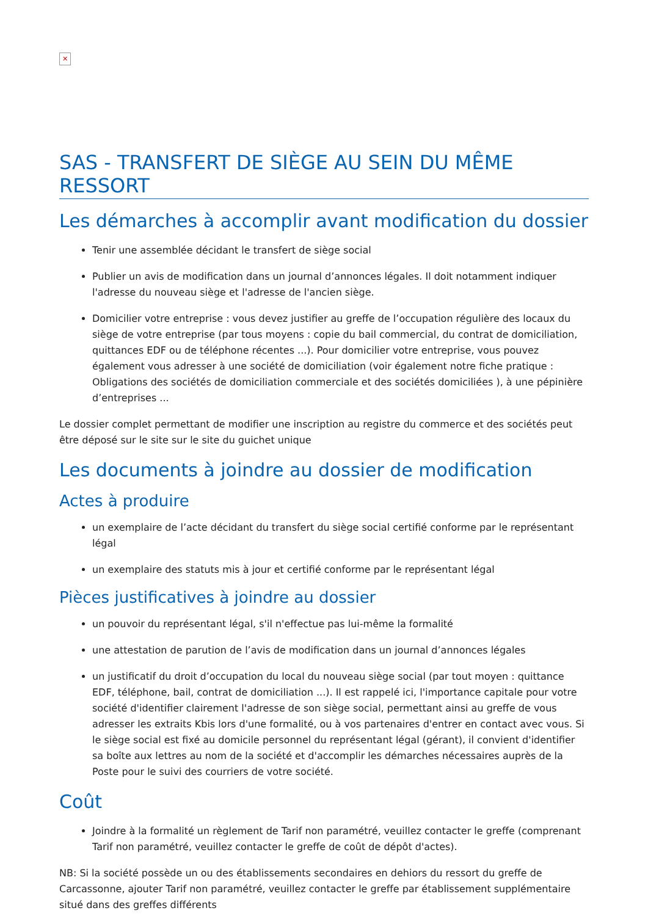✕
SAS - TRANSFERT DE SIÈGE AU SEIN DU MÊME RESSORT
Les démarches à accomplir avant modification du dossier
Tenir une assemblée décidant le transfert de siège social
Publier un avis de modification dans un journal d’annonces légales. Il doit notamment indiquer l'adresse du nouveau siège et l'adresse de l'ancien siège.
Domicilier votre entreprise : vous devez justifier au greffe de l’occupation régulière des locaux du siège de votre entreprise (par tous moyens : copie du bail commercial, du contrat de domiciliation, quittances EDF ou de téléphone récentes ...). Pour domicilier votre entreprise, vous pouvez également vous adresser à une société de domiciliation (voir également notre fiche pratique : Obligations des sociétés de domiciliation commerciale et des sociétés domiciliées ), à une pépinière d’entreprises ...
Le dossier complet permettant de modifier une inscription au registre du commerce et des sociétés peut être déposé sur le site sur le site du guichet unique
Les documents à joindre au dossier de modification
Actes à produire
un exemplaire de l’acte décidant du transfert du siège social certifié conforme par le représentant légal
un exemplaire des statuts mis à jour et certifié conforme par le représentant légal
Pièces justificatives à joindre au dossier
un pouvoir du représentant légal, s'il n'effectue pas lui-même la formalité
une attestation de parution de l’avis de modification dans un journal d’annonces légales
un justificatif du droit d’occupation du local du nouveau siège social (par tout moyen : quittance EDF, téléphone, bail, contrat de domiciliation ...). Il est rappelé ici, l'importance capitale pour votre société d'identifier clairement l'adresse de son siège social, permettant ainsi au greffe de vous adresser les extraits Kbis lors d'une formalité, ou à vos partenaires d'entrer en contact avec vous. Si le siège social est fixé au domicile personnel du représentant légal (gérant), il convient d'identifier sa boîte aux lettres au nom de la société et d'accomplir les démarches nécessaires auprès de la Poste pour le suivi des courriers de votre société.
Coût
Joindre à la formalité un règlement de Tarif non paramétré, veuillez contacter le greffe (comprenant Tarif non paramétré, veuillez contacter le greffe de coût de dépôt d'actes).
NB: Si la société possède un ou des établissements secondaires en dehiors du ressort du greffe de Carcassonne, ajouter Tarif non paramétré, veuillez contacter le greffe par établissement supplémentaire situé dans des greffes différents